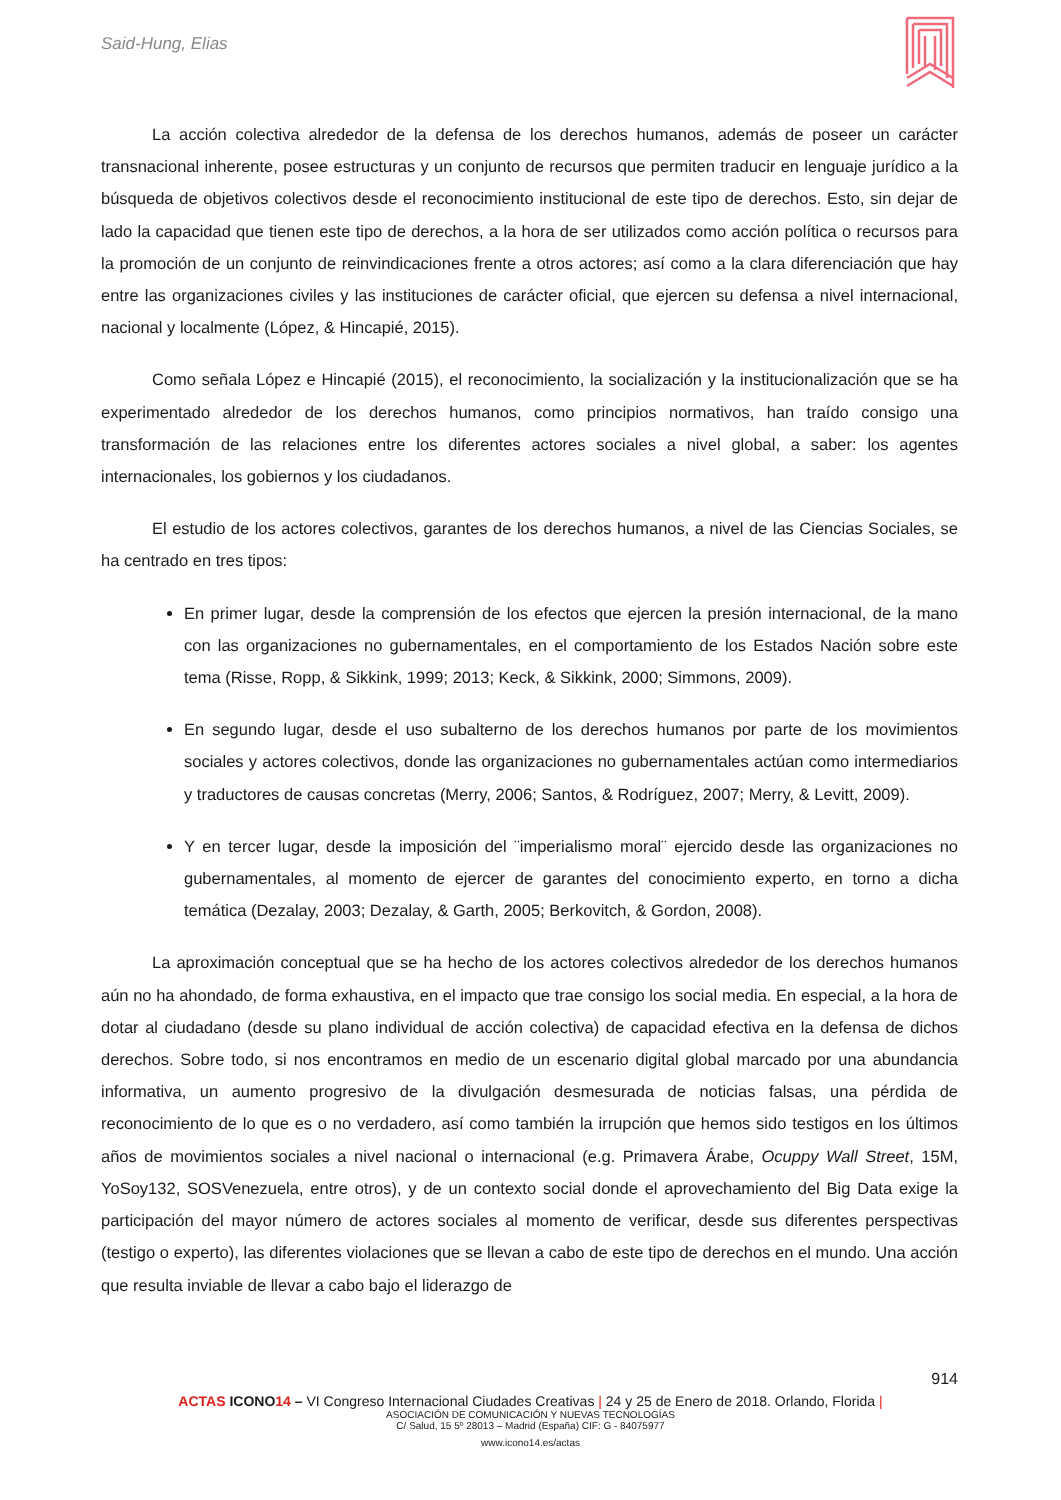Said-Hung, Elias
La acción colectiva alrededor de la defensa de los derechos humanos, además de poseer un carácter transnacional inherente, posee estructuras y un conjunto de recursos que permiten traducir en lenguaje jurídico a la búsqueda de objetivos colectivos desde el reconocimiento institucional de este tipo de derechos. Esto, sin dejar de lado la capacidad que tienen este tipo de derechos, a la hora de ser utilizados como acción política o recursos para la promoción de un conjunto de reinvindicaciones frente a otros actores; así como a la clara diferenciación que hay entre las organizaciones civiles y las instituciones de carácter oficial, que ejercen su defensa a nivel internacional, nacional y localmente (López, & Hincapié, 2015).
Como señala López e Hincapié (2015), el reconocimiento, la socialización y la institucionalización que se ha experimentado alrededor de los derechos humanos, como principios normativos, han traído consigo una transformación de las relaciones entre los diferentes actores sociales a nivel global, a saber: los agentes internacionales, los gobiernos y los ciudadanos.
El estudio de los actores colectivos, garantes de los derechos humanos, a nivel de las Ciencias Sociales, se ha centrado en tres tipos:
En primer lugar, desde la comprensión de los efectos que ejercen la presión internacional, de la mano con las organizaciones no gubernamentales, en el comportamiento de los Estados Nación sobre este tema (Risse, Ropp, & Sikkink, 1999; 2013; Keck, & Sikkink, 2000; Simmons, 2009).
En segundo lugar, desde el uso subalterno de los derechos humanos por parte de los movimientos sociales y actores colectivos, donde las organizaciones no gubernamentales actúan como intermediarios y traductores de causas concretas (Merry, 2006; Santos, & Rodríguez, 2007; Merry, & Levitt, 2009).
Y en tercer lugar, desde la imposición del ¨imperialismo moral¨ ejercido desde las organizaciones no gubernamentales, al momento de ejercer de garantes del conocimiento experto, en torno a dicha temática (Dezalay, 2003; Dezalay, & Garth, 2005; Berkovitch, & Gordon, 2008).
La aproximación conceptual que se ha hecho de los actores colectivos alrededor de los derechos humanos aún no ha ahondado, de forma exhaustiva, en el impacto que trae consigo los social media. En especial, a la hora de dotar al ciudadano (desde su plano individual de acción colectiva) de capacidad efectiva en la defensa de dichos derechos. Sobre todo, si nos encontramos en medio de un escenario digital global marcado por una abundancia informativa, un aumento progresivo de la divulgación desmesurada de noticias falsas, una pérdida de reconocimiento de lo que es o no verdadero, así como también la irrupción que hemos sido testigos en los últimos años de movimientos sociales a nivel nacional o internacional (e.g. Primavera Árabe, Ocuppy Wall Street, 15M, YoSoy132, SOSVenezuela, entre otros), y de un contexto social donde el aprovechamiento del Big Data exige la participación del mayor número de actores sociales al momento de verificar, desde sus diferentes perspectivas (testigo o experto), las diferentes violaciones que se llevan a cabo de este tipo de derechos en el mundo. Una acción que resulta inviable de llevar a cabo bajo el liderazgo de
914
ACTAS ICONO 14 – VI Congreso Internacional Ciudades Creativas | 24 y 25 de Enero de 2018. Orlando, Florida |
ASOCIACIÓN DE COMUNICACIÓN Y NUEVAS TECNOLOGÍAS
C/ Salud, 15 5º 28013 – Madrid (España) CIF: G - 84075977
www.icono14.es/actas